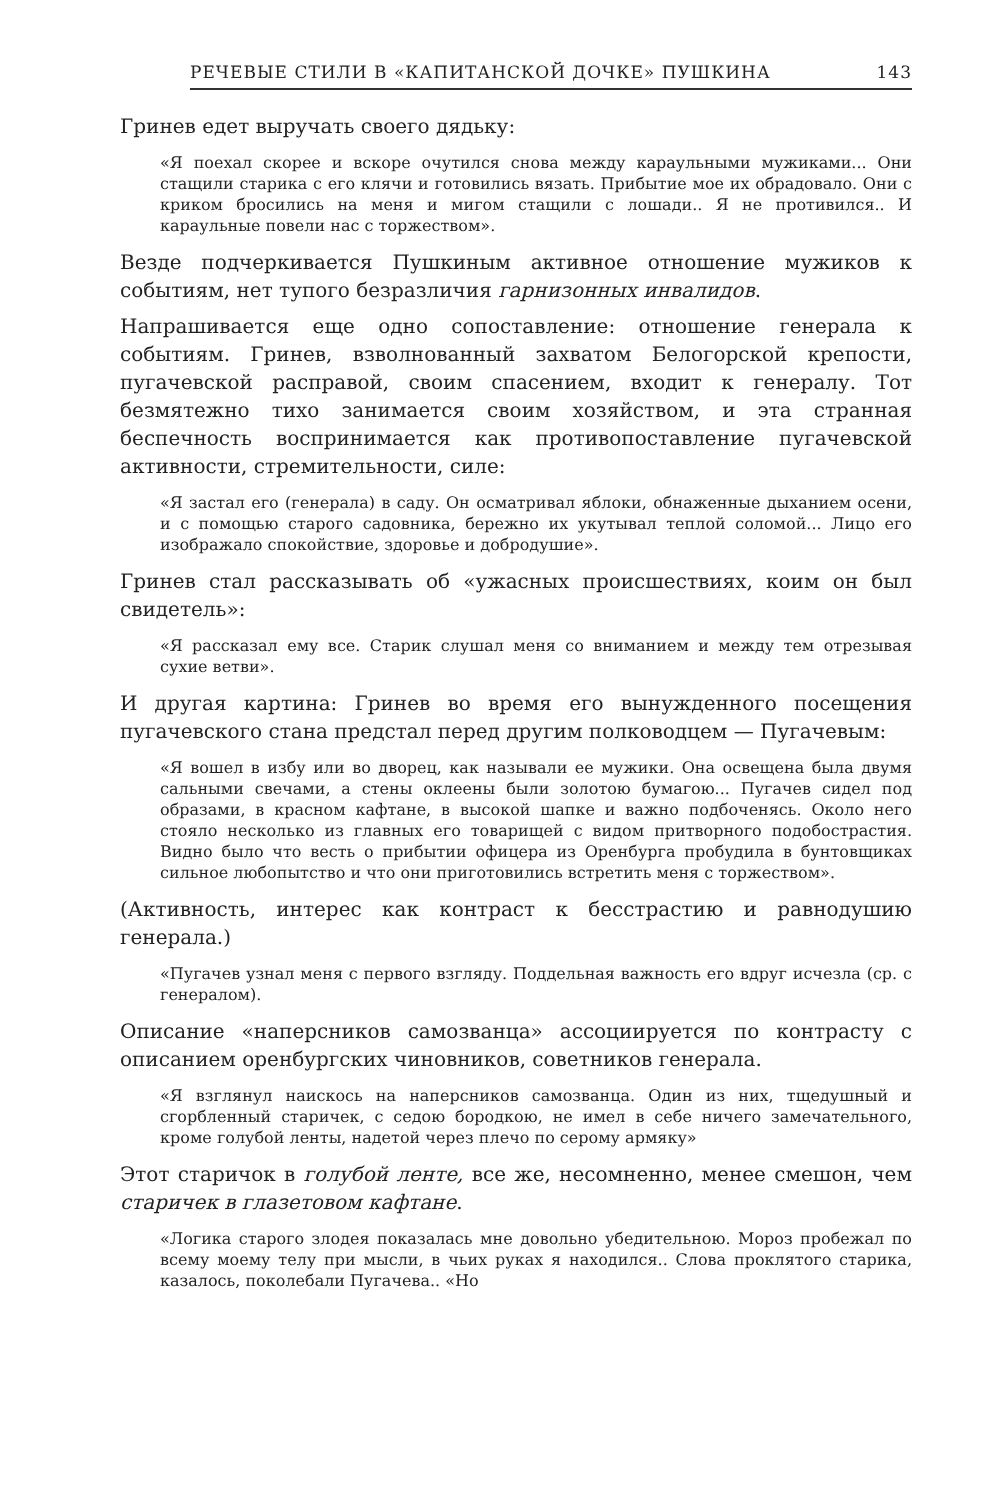РЕЧЕВЫЕ СТИЛИ В «КАПИТАНСКОЙ ДОЧКЕ» ПУШКИНА 143
Гринев едет выручать своего дядьку:
«Я поехал скорее и вскоре очутился снова между караульными мужиками... Они стащили старика с его клячи и готовились вязать. Прибытие мое их обрадовало. Они с криком бросились на меня и мигом стащили с лошади.. Я не противился.. И караульные повели нас с торжеством».
Везде подчеркивается Пушкиным активное отношение мужиков к событиям, нет тупого безразличия гарнизонных инвалидов.
Напрашивается еще одно сопоставление: отношение генерала к событиям. Гринев, взволнованный захватом Белогорской крепости, пугачевской расправой, своим спасением, входит к генералу. Тот безмятежно тихо занимается своим хозяйством, и эта странная беспечность воспринимается как противопоставление пугачевской активности, стремительности, силе:
«Я застал его (генерала) в саду. Он осматривал яблоки, обнаженные дыханием осени, и с помощью старого садовника, бережно их укутывал теплой соломой... Лицо его изображало спокойствие, здоровье и добродушие».
Гринев стал рассказывать об «ужасных происшествиях, коим он был свидетель»:
«Я рассказал ему все. Старик слушал меня со вниманием и между тем отрезывая сухие ветви».
И другая картина: Гринев во время его вынужденного посещения пугачевского стана предстал перед другим полководцем — Пугачевым:
«Я вошел в избу или во дворец, как называли ее мужики. Она освещена была двумя сальными свечами, а стены оклеены были золотою бумагою... Пугачев сидел под образами, в красном кафтане, в высокой шапке и важно подбоченясь. Около него стояло несколько из главных его товарищей с видом притворного подобострастия. Видно было что весть о прибытии офицера из Оренбурга пробудила в бунтовщиках сильное любопытство и что они приготовились встретить меня с торжеством».
(Активность, интерес как контраст к бесстрастию и равнодушию генерала.)
«Пугачев узнал меня с первого взгляду. Поддельная важность его вдруг исчезла (ср. с генералом).
Описание «наперсников самозванца» ассоциируется по контрасту с описанием оренбургских чиновников, советников генерала.
«Я взглянул наискось на наперсников самозванца. Один из них, тщедушный и сгорбленный старичек, с седою бородкою, не имел в себе ничего замечательного, кроме голубой ленты, надетой через плечо по серому армяку»
Этот старичок в голубой ленте, все же, несомненно, менее смешон, чем старичек в глазетовом кафтане.
«Логика старого злодея показалась мне довольно убедительною. Мороз пробежал по всему моему телу при мысли, в чьих руках я находился.. Слова проклятого старика, казалось, поколебали Пугачева.. «Но